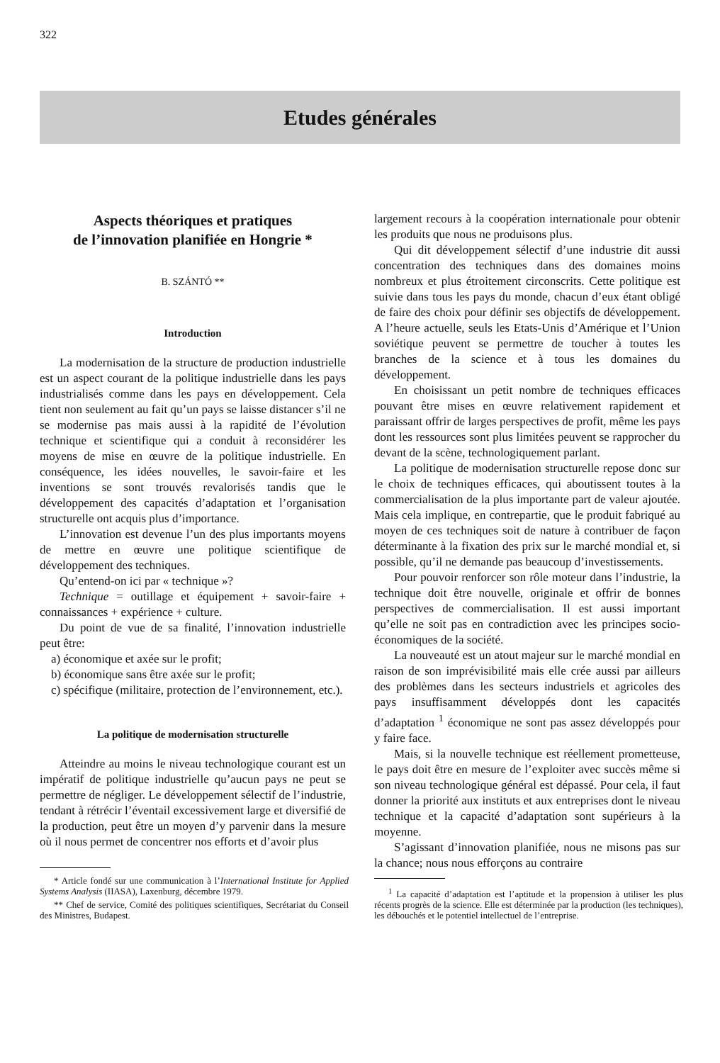322
Etudes générales
Aspects théoriques et pratiques
de l’innovation planifiée en Hongrie *
B. SZÁNTÓ **
Introduction
La modernisation de la structure de production industrielle est un aspect courant de la politique industrielle dans les pays industrialisés comme dans les pays en développement. Cela tient non seulement au fait qu’un pays se laisse distancer s’il ne se modernise pas mais aussi à la rapidité de l’évolution technique et scientifique qui a conduit à reconsidérer les moyens de mise en œuvre de la politique industrielle. En conséquence, les idées nouvelles, le savoir-faire et les inventions se sont trouvés revalorisés tandis que le développement des capacités d’adaptation et l’organisation structurelle ont acquis plus d’importance.
L’innovation est devenue l’un des plus importants moyens de mettre en œuvre une politique scientifique de développement des techniques.
Qu’entend-on ici par « technique »?
Technique = outillage et équipement + savoir-faire + connaissances + expérience + culture.
Du point de vue de sa finalité, l’innovation industrielle peut être:
a) économique et axée sur le profit;
b) économique sans être axée sur le profit;
c) spécifique (militaire, protection de l’environnement, etc.).
La politique de modernisation structurelle
Atteindre au moins le niveau technologique courant est un impératif de politique industrielle qu’aucun pays ne peut se permettre de négliger. Le développement sélectif de l’industrie, tendant à rétrécir l’éventail excessivement large et diversifié de la production, peut être un moyen d’y parvenir dans la mesure où il nous permet de concentrer nos efforts et d’avoir plus
* Article fondé sur une communication à l’International Institute for Applied Systems Analysis (IIASA), Laxenburg, décembre 1979.
** Chef de service, Comité des politiques scientifiques, Secrétariat du Conseil des Ministres, Budapest.
largement recours à la coopération internationale pour obtenir les produits que nous ne produisons plus.
Qui dit développement sélectif d’une industrie dit aussi concentration des techniques dans des domaines moins nombreux et plus étroitement circonscrits. Cette politique est suivie dans tous les pays du monde, chacun d’eux étant obligé de faire des choix pour définir ses objectifs de développement. A l’heure actuelle, seuls les Etats-Unis d’Amérique et l’Union soviétique peuvent se permettre de toucher à toutes les branches de la science et à tous les domaines du développement.
En choisissant un petit nombre de techniques efficaces pouvant être mises en œuvre relativement rapidement et paraissant offrir de larges perspectives de profit, même les pays dont les ressources sont plus limitées peuvent se rapprocher du devant de la scène, technologiquement parlant.
La politique de modernisation structurelle repose donc sur le choix de techniques efficaces, qui aboutissent toutes à la commercialisation de la plus importante part de valeur ajoutée. Mais cela implique, en contrepartie, que le produit fabriqué au moyen de ces techniques soit de nature à contribuer de façon déterminante à la fixation des prix sur le marché mondial et, si possible, qu’il ne demande pas beaucoup d’investissements.
Pour pouvoir renforcer son rôle moteur dans l’industrie, la technique doit être nouvelle, originale et offrir de bonnes perspectives de commercialisation. Il est aussi important qu’elle ne soit pas en contradiction avec les principes socio-économiques de la société.
La nouveauté est un atout majeur sur le marché mondial en raison de son imprévisibilité mais elle crée aussi par ailleurs des problèmes dans les secteurs industriels et agricoles des pays insuffisamment développés dont les capacités d’adaptation <sup>1</sup> économique ne sont pas assez développés pour y faire face.
Mais, si la nouvelle technique est réellement prometteuse, le pays doit être en mesure de l’exploiter avec succès même si son niveau technologique général est dépassé. Pour cela, il faut donner la priorité aux instituts et aux entreprises dont le niveau technique et la capacité d’adaptation sont supérieurs à la moyenne.
S’agissant d’innovation planifiée, nous ne misons pas sur la chance; nous nous efforçons au contraire
<sup>1</sup> La capacité d’adaptation est l’aptitude et la propension à utiliser les plus récents progrès de la science. Elle est déterminée par la production (les techniques), les débouchés et le potentiel intellectuel de l’entreprise.